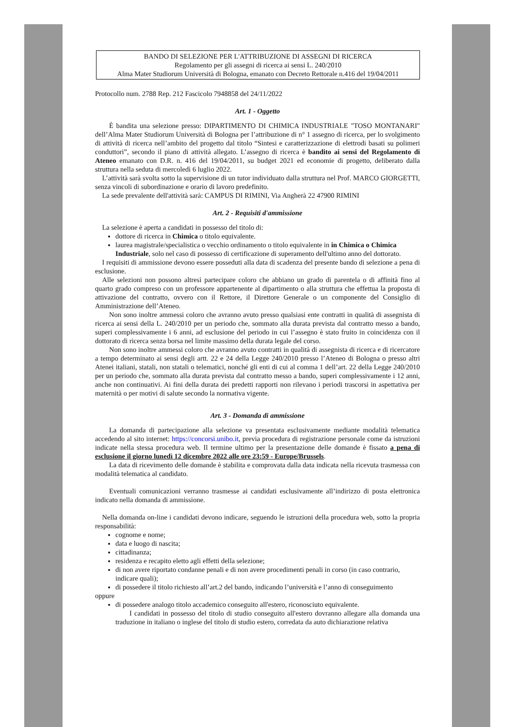BANDO DI SELEZIONE PER L'ATTRIBUZIONE DI ASSEGNI DI RICERCA
Regolamento per gli assegni di ricerca ai sensi L. 240/2010
Alma Mater Studiorum Università di Bologna, emanato con Decreto Rettorale n.416 del 19/04/2011
Protocollo num. 2788 Rep. 212 Fascicolo 7948858 del 24/11/2022
Art. 1 - Oggetto
  È bandita una selezione presso: DIPARTIMENTO DI CHIMICA INDUSTRIALE "TOSO MONTANARI" dell’Alma Mater Studiorum Università di Bologna per l’attribuzione di n° 1 assegno di ricerca, per lo svolgimento di attività di ricerca nell’ambito del progetto dal titolo “Sintesi e caratterizzazione di elettrodi basati su polimeri conduttori”, secondo il piano di attività allegato. L’assegno di ricerca è bandito ai sensi del Regolamento di Ateneo emanato con D.R. n. 416 del 19/04/2011, su budget 2021 ed economie di progetto, deliberato dalla struttura nella seduta di mercoledì 6 luglio 2022.
 L’attività sarà svolta sotto la supervisione di un tutor individuato dalla struttura nel Prof. MARCO GIORGETTI, senza vincoli di subordinazione e orario di lavoro predefinito.
 La sede prevalente dell'attività sarà: CAMPUS DI RIMINI, Via Angherà 22 47900 RIMINI
Art. 2 - Requisiti d'ammissione
 La selezione è aperta a candidati in possesso del titolo di:
dottore di ricerca in Chimica o titolo equivalente.
laurea magistrale/specialistica o vecchio ordinamento o titolo equivalente in in Chimica o Chimica Industriale, solo nel caso di possesso di certificazione di superamento dell'ultimo anno del dottorato.
 I requisiti di ammissione devono essere posseduti alla data di scadenza del presente bando di selezione a pena di esclusione.
 Alle selezioni non possono altresì partecipare coloro che abbiano un grado di parentela o di affinità fino al quarto grado compreso con un professore appartenente al dipartimento o alla struttura che effettua la proposta di attivazione del contratto, ovvero con il Rettore, il Direttore Generale o un componente del Consiglio di Amministrazione dell’Ateneo.
  Non sono inoltre ammessi coloro che avranno avuto presso qualsiasi ente contratti in qualità di assegnista di ricerca ai sensi della L. 240/2010 per un periodo che, sommato alla durata prevista dal contratto messo a bando, superi complessivamente i 6 anni, ad esclusione del periodo in cui l’assegno è stato fruito in coincidenza con il dottorato di ricerca senza borsa nel limite massimo della durata legale del corso.
  Non sono inoltre ammessi coloro che avranno avuto contratti in qualità di assegnista di ricerca e di ricercatore a tempo determinato ai sensi degli artt. 22 e 24 della Legge 240/2010 presso l’Ateneo di Bologna o presso altri Atenei italiani, statali, non statali o telematici, nonché gli enti di cui al comma 1 dell’art. 22 della Legge 240/2010 per un periodo che, sommato alla durata prevista dal contratto messo a bando, superi complessivamente i 12 anni, anche non continuativi. Ai fini della durata dei predetti rapporti non rilevano i periodi trascorsi in aspettativa per maternità o per motivi di salute secondo la normativa vigente.
Art. 3 - Domanda di ammissione
  La domanda di partecipazione alla selezione va presentata esclusivamente mediante modalità telematica accedendo al sito internet: https://concorsi.unibo.it, previa procedura di registrazione personale come da istruzioni indicate nella stessa procedura web. Il termine ultimo per la presentazione delle domande è fissato a pena di esclusione il giorno lunedì 12 dicembre 2022 alle ore 23:59 - Europe/Brussels.
  La data di ricevimento delle domande è stabilita e comprovata dalla data indicata nella ricevuta trasmessa con modalità telematica al candidato.
  Eventuali comunicazioni verranno trasmesse ai candidati esclusivamente all’indirizzo di posta elettronica indicato nella domanda di ammissione.
 Nella domanda on-line i candidati devono indicare, seguendo le istruzioni della procedura web, sotto la propria responsabilità:
cognome e nome;
data e luogo di nascita;
cittadinanza;
residenza e recapito eletto agli effetti della selezione;
di non avere riportato condanne penali e di non avere procedimenti penali in corso (in caso contrario, indicare quali);
di possedere il titolo richiesto all’art.2 del bando, indicando l’università e l’anno di conseguimento
oppure
di possedere analogo titolo accademico conseguito all'estero, riconosciuto equivalente.
  I candidati in possesso del titolo di studio conseguito all'estero dovranno allegare alla domanda una traduzione in italiano o inglese del titolo di studio estero, corredata da auto dichiarazione relativa